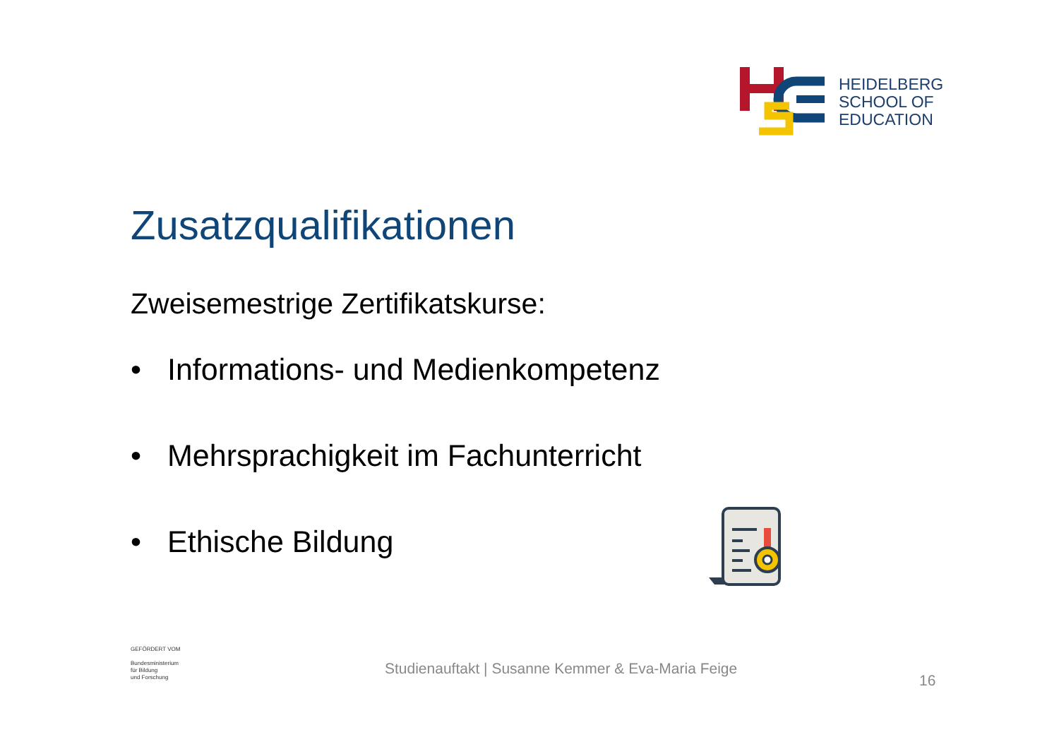HEIDELBERG
SCHOOL OF
EDUCATION
Zusatzqualifikationen
Zweisemestrige Zertifikatskurse:
• Informations- und Medienkompetenz
• Mehrsprachigkeit im Fachunterricht
• Ethische Bildung
GEFÖRDERT VOM
Bundesministerium
für Bildung
und Forschung
Studienauftakt | Susanne Kemmer & Eva-Maria Feige
16